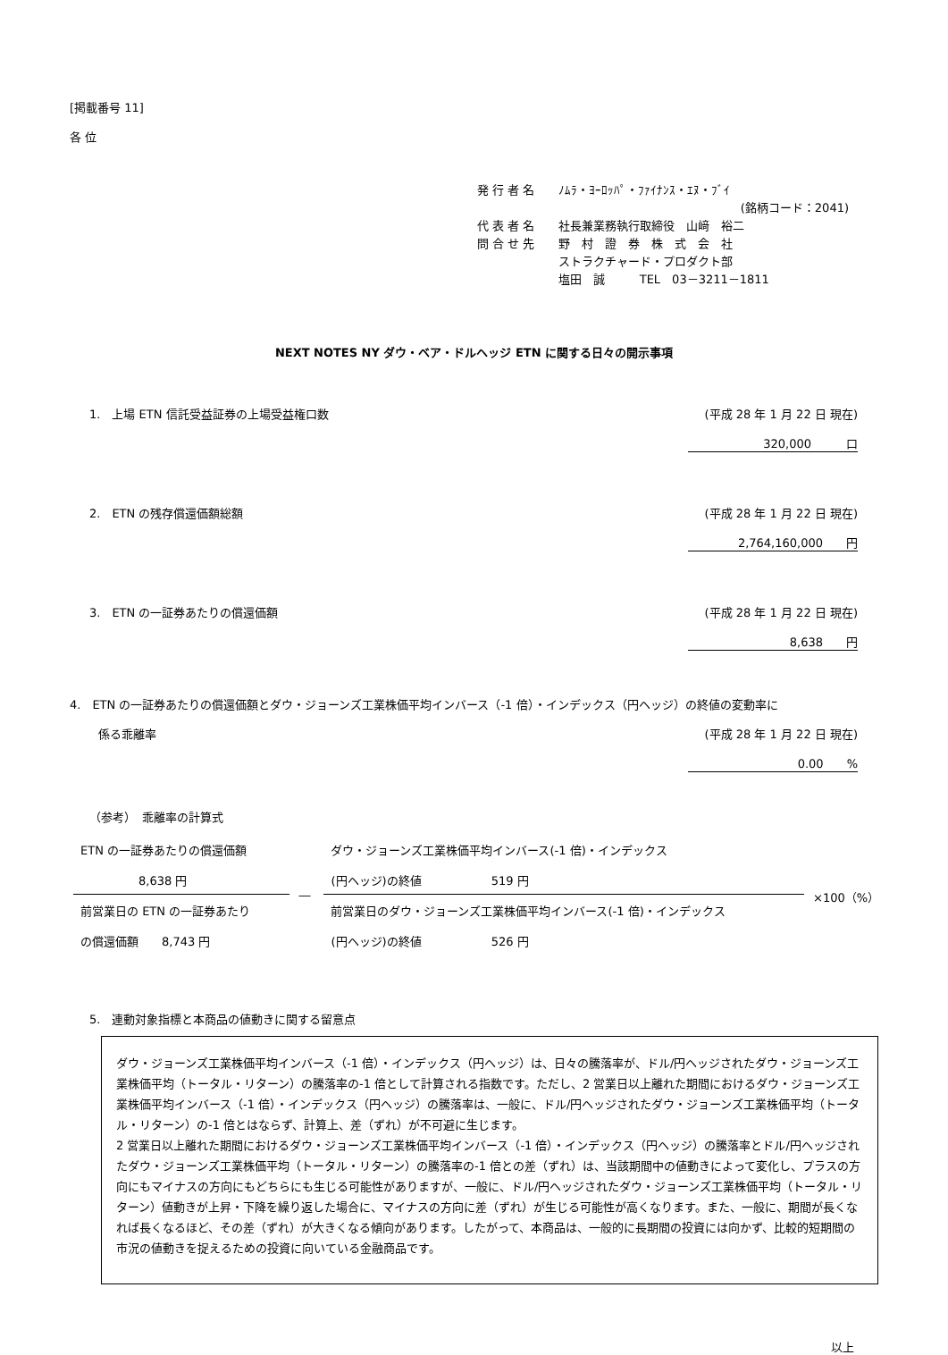[掲載番号 11]
各 位
| 発 行 者 名 | ﾉﾑﾗ・ﾖｰﾛｯﾊﾟ・ﾌｧｲﾅﾝｽ・ｴﾇ・ﾌﾞｲ |
| | (銘柄コード：2041) |
| 代 表 者 名 | 社長兼業務執行取締役 山﨑 裕二 |
| 問 合 せ 先 | 野 村 證 券 株 式 会 社 |
| | ストラクチャード・プロダクト部 |
| | 塩田 誠 TEL 03－3211－1811 |
NEXT NOTES NY ダウ・ベア・ドルヘッジ ETN に関する日々の開示事項
1.　上場 ETN 信託受益証券の上場受益権口数 (平成 28 年 1 月 22 日 現在)
320,000　　　口
2.　ETN の残存償還価額総額 (平成 28 年 1 月 22 日 現在)
2,764,160,000　　円
3.　ETN の一証券あたりの償還価額 (平成 28 年 1 月 22 日 現在)
8,638　　円
4.　ETN の一証券あたりの償還価額とダウ・ジョーンズ工業株価平均インバース（-1 倍）・インデックス（円ヘッジ）の終値の変動率に
係る乖離率 (平成 28 年 1 月 22 日 現在)
0.00　　%
（参考）　乖離率の計算式
| ETN の一証券あたりの償還価額 8,638 円 | ― | ダウ・ジョーンズ工業株価平均インバース(-1 倍)・インデックス (円ヘッジ)の終値 519 円 | ×100（%） |
| 前営業日の ETN の一証券あたり の償還価額 8,743 円 | | 前営業日のダウ・ジョーンズ工業株価平均インバース(-1 倍)・インデックス (円ヘッジ)の終値 526 円 | |
5.　連動対象指標と本商品の値動きに関する留意点
ダウ・ジョーンズ工業株価平均インバース（-1 倍）・インデックス（円ヘッジ）は、日々の騰落率が、ドル/円ヘッジされたダウ・ジョーンズ工業株価平均（トータル・リターン）の騰落率の-1 倍として計算される指数です。ただし、2 営業日以上離れた期間におけるダウ・ジョーンズ工業株価平均インバース（-1 倍）・インデックス（円ヘッジ）の騰落率は、一般に、ドル/円ヘッジされたダウ・ジョーンズ工業株価平均（トータル・リターン）の-1 倍とはならず、計算上、差（ずれ）が不可避に生じます。
2 営業日以上離れた期間におけるダウ・ジョーンズ工業株価平均インバース（-1 倍）・インデックス（円ヘッジ）の騰落率とドル/円ヘッジされたダウ・ジョーンズ工業株価平均（トータル・リターン）の騰落率の-1 倍との差（ずれ）は、当該期間中の値動きによって変化し、プラスの方向にもマイナスの方向にもどちらにも生じる可能性がありますが、一般に、ドル/円ヘッジされたダウ・ジョーンズ工業株価平均（トータル・リターン）値動きが上昇・下降を繰り返した場合に、マイナスの方向に差（ずれ）が生じる可能性が高くなります。また、一般に、期間が長くなれば長くなるほど、その差（ずれ）が大きくなる傾向があります。したがって、本商品は、一般的に長期間の投資には向かず、比較的短期間の市況の値動きを捉えるための投資に向いている金融商品です。
以上